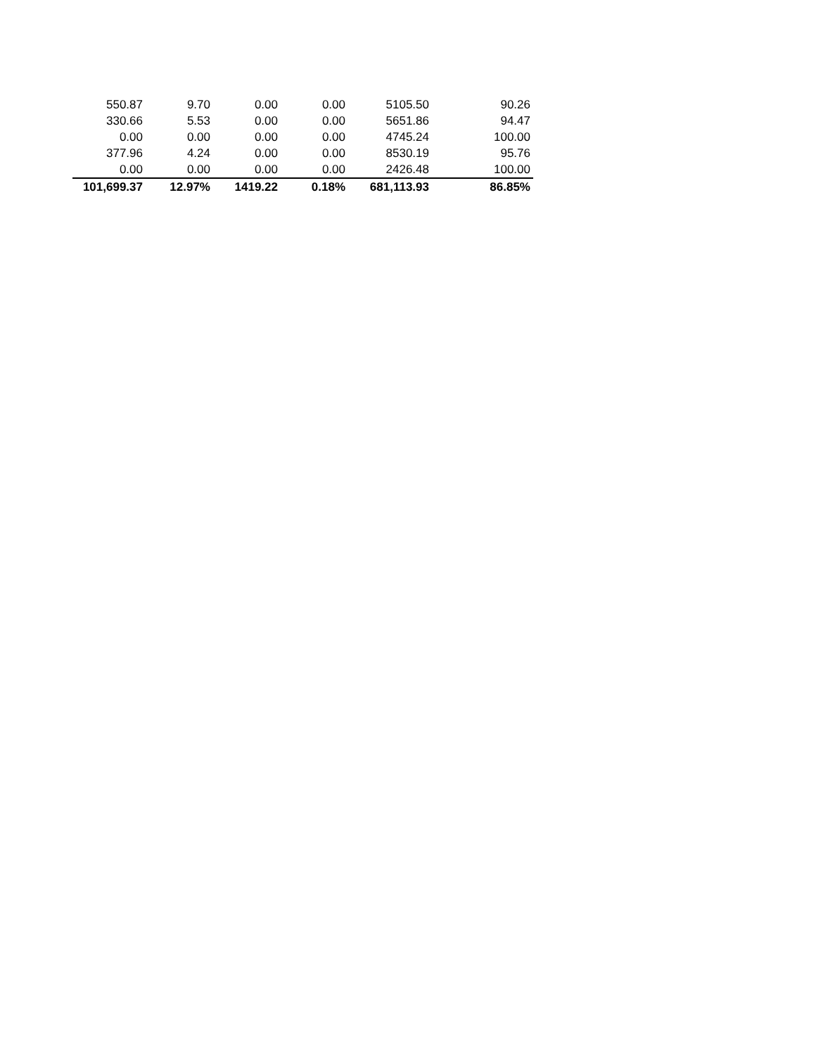| 550.87 | 9.70 | 0.00 | 0.00 | 5105.50 | 90.26 |
| 330.66 | 5.53 | 0.00 | 0.00 | 5651.86 | 94.47 |
| 0.00 | 0.00 | 0.00 | 0.00 | 4745.24 | 100.00 |
| 377.96 | 4.24 | 0.00 | 0.00 | 8530.19 | 95.76 |
| 0.00 | 0.00 | 0.00 | 0.00 | 2426.48 | 100.00 |
| 101,699.37 | 12.97% | 1419.22 | 0.18% | 681,113.93 | 86.85% |